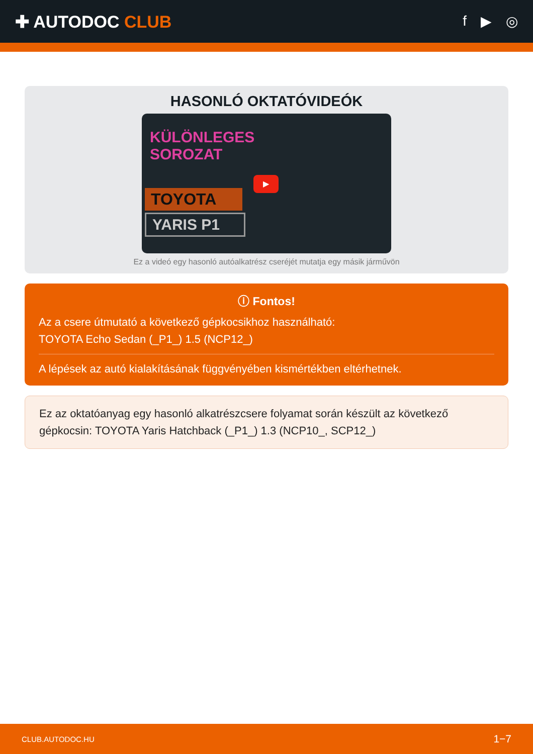✚ AUTODOC CLUB
f ▶ ◎
HASONLÓ OKTATÓVIDEÓK
KÜLÖNLEGES
SOROZAT
TOYOTA
YARIS P1
▶
Ez a videó egy hasonló autóalkatrész cseréjét mutatja egy másik járművön
ⓘ Fontos!
Az a csere útmutató a következő gépkocsikhoz használható:
TOYOTA Echo Sedan (_P1_) 1.5 (NCP12_)
A lépések az autó kialakításának függvényében kismértékben eltérhetnek.
Ez az oktatóanyag egy hasonló alkatrészcsere folyamat során készült az következő gépkocsin: TOYOTA Yaris Hatchback (_P1_) 1.3 (NCP10_, SCP12_)
CLUB.AUTODOC.HU 1−7